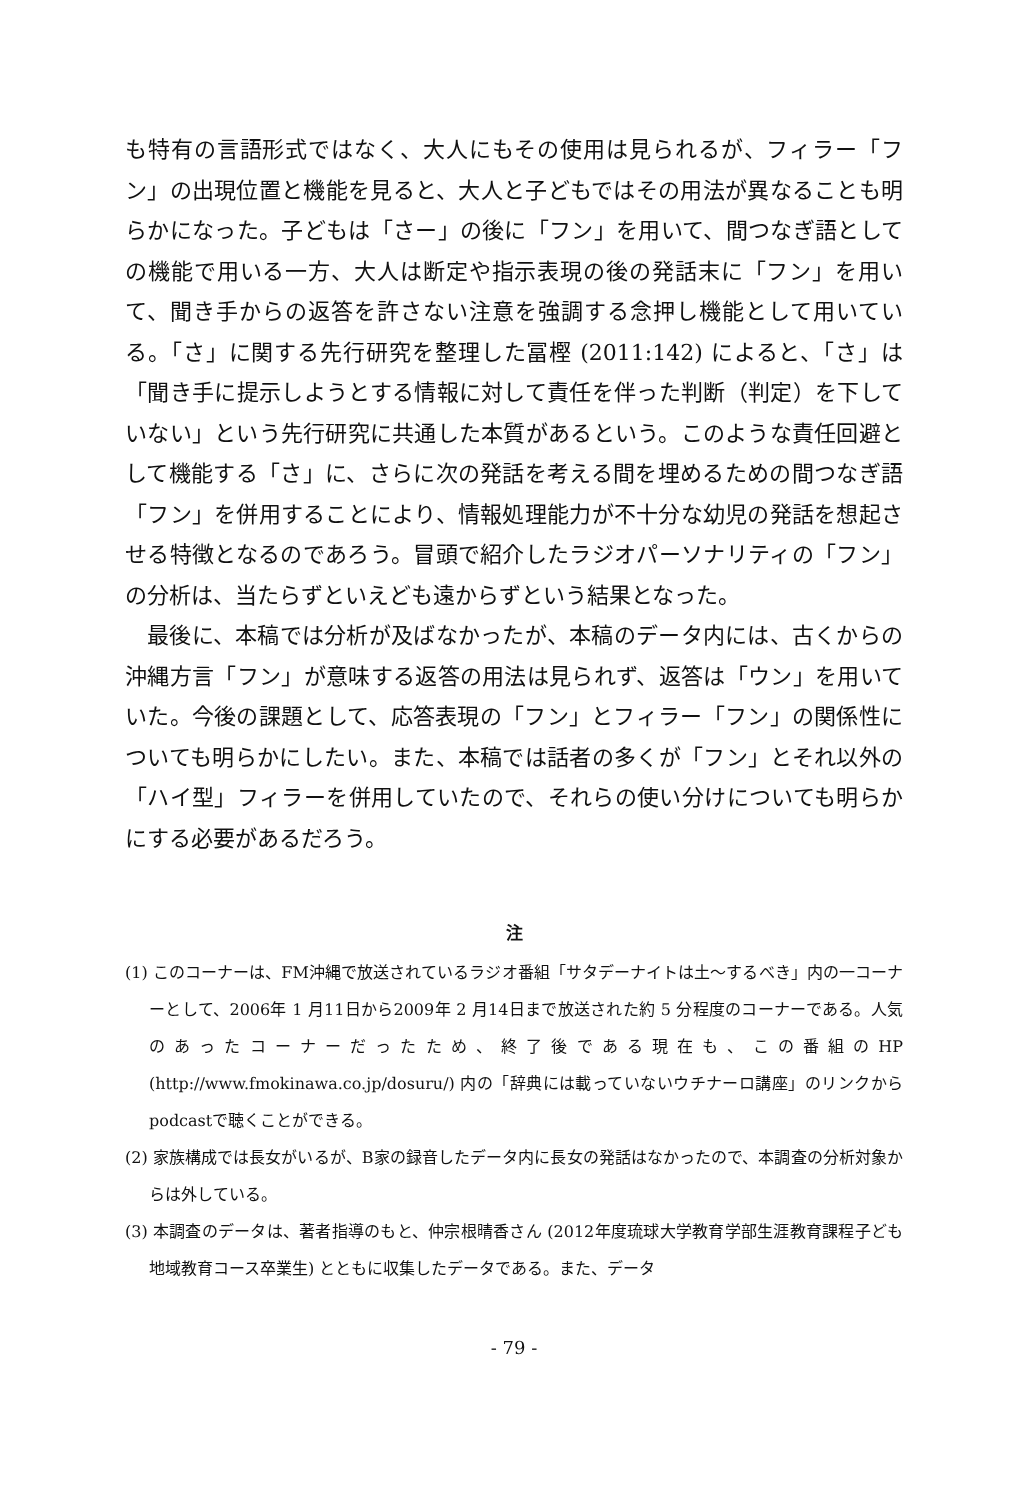も特有の言語形式ではなく、大人にもその使用は見られるが、フィラー「フン」の出現位置と機能を見ると、大人と子どもではその用法が異なることも明らかになった。子どもは「さー」の後に「フン」を用いて、間つなぎ語としての機能で用いる一方、大人は断定や指示表現の後の発話末に「フン」を用いて、聞き手からの返答を許さない注意を強調する念押し機能として用いている。「さ」に関する先行研究を整理した冨樫 (2011:142) によると、「さ」は「聞き手に提示しようとする情報に対して責任を伴った判断（判定）を下していない」という先行研究に共通した本質があるという。このような責任回避として機能する「さ」に、さらに次の発話を考える間を埋めるための間つなぎ語「フン」を併用することにより、情報処理能力が不十分な幼児の発話を想起させる特徴となるのであろう。冒頭で紹介したラジオパーソナリティの「フン」の分析は、当たらずといえども遠からずという結果となった。
最後に、本稿では分析が及ばなかったが、本稿のデータ内には、古くからの沖縄方言「フン」が意味する返答の用法は見られず、返答は「ウン」を用いていた。今後の課題として、応答表現の「フン」とフィラー「フン」の関係性についても明らかにしたい。また、本稿では話者の多くが「フン」とそれ以外の「ハイ型」フィラーを併用していたので、それらの使い分けについても明らかにする必要があるだろう。
注
(1) このコーナーは、FM沖縄で放送されているラジオ番組「サタデーナイトは土〜するべき」内の一コーナーとして、2006年 1 月11日から2009年 2 月14日まで放送された約 5 分程度のコーナーである。人気のあったコーナーだったため、終了後である現在も、この番組のHP (http://www.fmokinawa.co.jp/dosuru/) 内の「辞典には載っていないウチナーロ講座」のリンクからpodcastで聴くことができる。
(2) 家族構成では長女がいるが、B家の録音したデータ内に長女の発話はなかったので、本調査の分析対象からは外している。
(3) 本調査のデータは、著者指導のもと、仲宗根晴香さん (2012年度琉球大学教育学部生涯教育課程子ども地域教育コース卒業生) とともに収集したデータである。また、データ
- 79 -